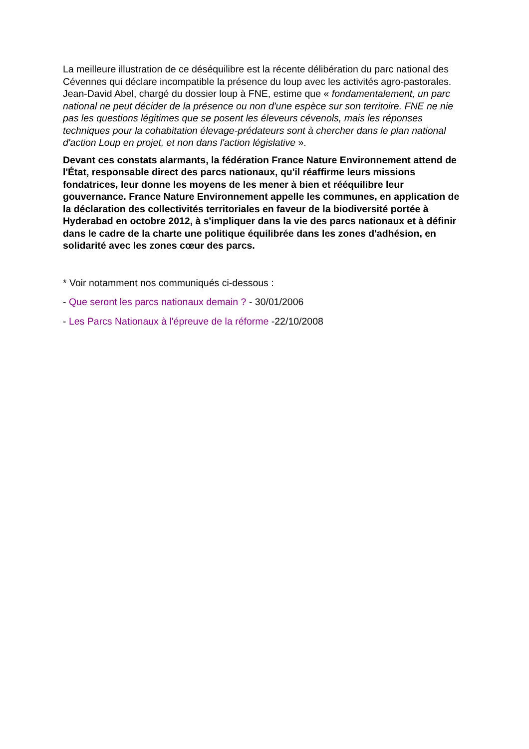La meilleure illustration de ce déséquilibre est la récente délibération du parc national des Cévennes qui déclare incompatible la présence du loup avec les activités agro-pastorales. Jean-David Abel, chargé du dossier loup à FNE, estime que « fondamentalement, un parc national ne peut décider de la présence ou non d'une espèce sur son territoire. FNE ne nie pas les questions légitimes que se posent les éleveurs cévenols, mais les réponses techniques pour la cohabitation élevage-prédateurs sont à chercher dans le plan national d'action Loup en projet, et non dans l'action législative ».
Devant ces constats alarmants, la fédération France Nature Environnement attend de l'État, responsable direct des parcs nationaux, qu'il réaffirme leurs missions fondatrices, leur donne les moyens de les mener à bien et rééquilibre leur gouvernance. France Nature Environnement appelle les communes, en application de la déclaration des collectivités territoriales en faveur de la biodiversité portée à Hyderabad en octobre 2012, à s'impliquer dans la vie des parcs nationaux et à définir dans le cadre de la charte une politique équilibrée dans les zones d'adhésion, en solidarité avec les zones cœur des parcs.
* Voir notamment nos communiqués ci-dessous :
- Que seront les parcs nationaux demain ? - 30/01/2006
- Les Parcs Nationaux à l'épreuve de la réforme -22/10/2008